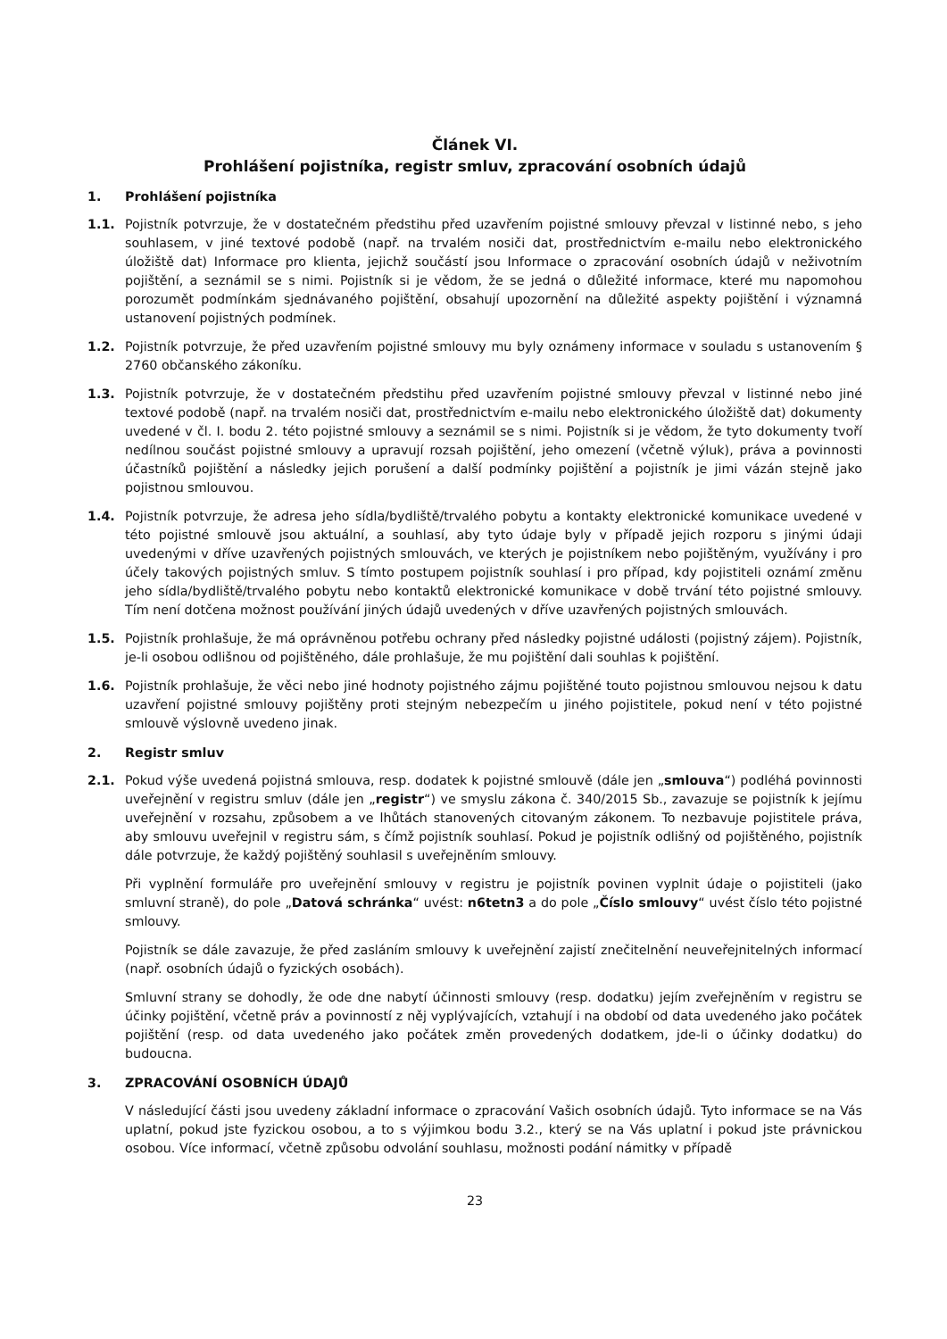Článek VI.
Prohlášení pojistníka, registr smluv, zpracování osobních údajů
1. Prohlášení pojistníka
1.1. Pojistník potvrzuje, že v dostatečném předstihu před uzavřením pojistné smlouvy převzal v listinné nebo, s jeho souhlasem, v jiné textové podobě (např. na trvalém nosiči dat, prostřednictvím e-mailu nebo elektronického úložiště dat) Informace pro klienta, jejichž součástí jsou Informace o zpracování osobních údajů v neživotním pojištění, a seznámil se s nimi. Pojistník si je vědom, že se jedná o důležité informace, které mu napomohou porozumět podmínkám sjednávaného pojištění, obsahují upozornění na důležité aspekty pojištění i významná ustanovení pojistných podmínek.
1.2. Pojistník potvrzuje, že před uzavřením pojistné smlouvy mu byly oznámeny informace v souladu s ustanovením § 2760 občanského zákoníku.
1.3. Pojistník potvrzuje, že v dostatečném předstihu před uzavřením pojistné smlouvy převzal v listinné nebo jiné textové podobě (např. na trvalém nosiči dat, prostřednictvím e-mailu nebo elektronického úložiště dat) dokumenty uvedené v čl. I. bodu 2. této pojistné smlouvy a seznámil se s nimi. Pojistník si je vědom, že tyto dokumenty tvoří nedílnou součást pojistné smlouvy a upravují rozsah pojištění, jeho omezení (včetně výluk), práva a povinnosti účastníků pojištění a následky jejich porušení a další podmínky pojištění a pojistník je jimi vázán stejně jako pojistnou smlouvou.
1.4. Pojistník potvrzuje, že adresa jeho sídla/bydliště/trvalého pobytu a kontakty elektronické komunikace uvedené v této pojistné smlouvě jsou aktuální, a souhlasí, aby tyto údaje byly v případě jejich rozporu s jinými údaji uvedenými v dříve uzavřených pojistných smlouvách, ve kterých je pojistníkem nebo pojištěným, využívány i pro účely takových pojistných smluv. S tímto postupem pojistník souhlasí i pro případ, kdy pojistiteli oznámí změnu jeho sídla/bydliště/trvalého pobytu nebo kontaktů elektronické komunikace v době trvání této pojistné smlouvy. Tím není dotčena možnost používání jiných údajů uvedených v dříve uzavřených pojistných smlouvách.
1.5. Pojistník prohlašuje, že má oprávněnou potřebu ochrany před následky pojistné události (pojistný zájem). Pojistník, je-li osobou odlišnou od pojištěného, dále prohlašuje, že mu pojištění dali souhlas k pojištění.
1.6. Pojistník prohlašuje, že věci nebo jiné hodnoty pojistného zájmu pojištěné touto pojistnou smlouvou nejsou k datu uzavření pojistné smlouvy pojištěny proti stejným nebezpečím u jiného pojistitele, pokud není v této pojistné smlouvě výslovně uvedeno jinak.
2. Registr smluv
2.1. Pokud výše uvedená pojistná smlouva, resp. dodatek k pojistné smlouvě (dále jen „smlouva“) podléhá povinnosti uveřejnění v registru smluv (dále jen „registr“) ve smyslu zákona č. 340/2015 Sb., zavazuje se pojistník k jejímu uveřejnění v rozsahu, způsobem a ve lhůtách stanovených citovaným zákonem. To nezbavuje pojistitele práva, aby smlouvu uveřejnil v registru sám, s čímž pojistník souhlasí. Pokud je pojistník odlišný od pojištěného, pojistník dále potvrzuje, že každý pojištěný souhlasil s uveřejněním smlouvy.
Při vyplnění formuláře pro uveřejnění smlouvy v registru je pojistník povinen vyplnit údaje o pojistiteli (jako smluvní straně), do pole „Datová schránka“ uvést: n6tetn3 a do pole „Číslo smlouvy“ uvést číslo této pojistné smlouvy.
Pojistník se dále zavazuje, že před zasláním smlouvy k uveřejnění zajistí znečitelnění neuveřejnitelných informací (např. osobních údajů o fyzických osobách).
Smluvní strany se dohodly, že ode dne nabytí účinnosti smlouvy (resp. dodatku) jejím zveřejněním v registru se účinky pojištění, včetně práv a povinností z něj vyplývajících, vztahují i na období od data uvedeného jako počátek pojištění (resp. od data uvedeného jako počátek změn provedených dodatkem, jde-li o účinky dodatku) do budoucna.
3. ZPRACOVÁNÍ OSOBNÍCH ÚDAJŮ
V následující části jsou uvedeny základní informace o zpracování Vašich osobních údajů. Tyto informace se na Vás uplatní, pokud jste fyzickou osobou, a to s výjimkou bodu 3.2., který se na Vás uplatní i pokud jste právnickou osobou. Více informací, včetně způsobu odvolání souhlasu, možnosti podání námitky v případě
23